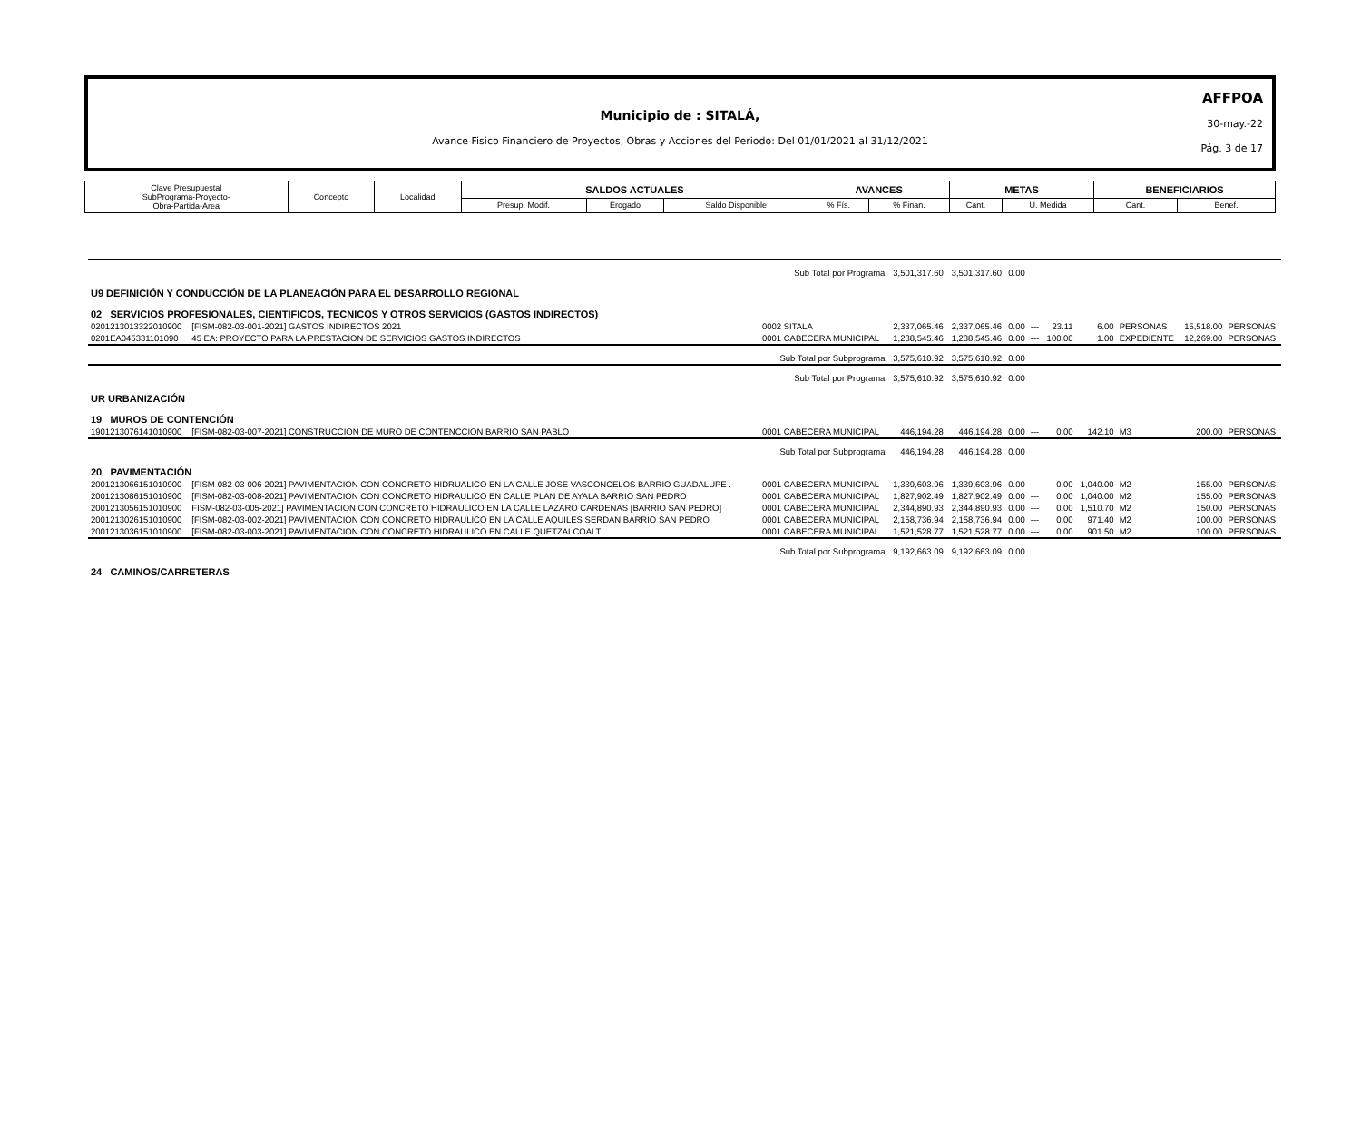Municipio de : SITALÁ,
Avance Fisico Financiero de Proyectos, Obras y Acciones del Periodo: Del 01/01/2021 al 31/12/2021
AFFPOA
30-may.-22
Pág. 3 de 17
| Clave Presupuestal SubPrograma-Proyecto- Obra-Partida-Area | Concepto | Localidad | SALDOS ACTUALES | | | AVANCES | | METAS | | BENEFICIARIOS | |
| | | | Presup. Modif. | Erogado | Saldo Disponible | % Fís. | % Finan. | Cant. | U. Medida | Cant. | Benef. |
| Sub Total por Programa | | | 3,501,317.60 | 3,501,317.60 | 0.00 | | | | | | |
| U9 DEFINICIÓN Y CONDUCCIÓN DE LA PLANEACIÓN PARA EL DESARROLLO REGIONAL | | | | | | | | | | | |
| 02 SERVICIOS PROFESIONALES, CIENTIFICOS, TECNICOS Y OTROS SERVICIOS (GASTOS INDIRECTOS) | | | | | | | | | | | |
| 0201213013322010900 | [FISM-082-03-001-2021] GASTOS INDIRECTOS 2021 | 0002 SITALA | 2,337,065.46 | 2,337,065.46 | 0.00 | --- | 23.11 | 6.00 | PERSONAS | 15,518.00 | PERSONAS |
| 0201EA045331101090 | 45 EA: PROYECTO PARA LA PRESTACION DE SERVICIOS GASTOS INDIRECTOS | 0001 CABECERA MUNICIPAL | 1,238,545.46 | 1,238,545.46 | 0.00 | --- | 100.00 | 1.00 | EXPEDIENTE | 12,269.00 | PERSONAS |
| Sub Total por Subprograma | | | 3,575,610.92 | 3,575,610.92 | 0.00 | | | | | | |
| Sub Total por Programa | | | 3,575,610.92 | 3,575,610.92 | 0.00 | | | | | | |
| UR URBANIZACIÓN | | | | | | | | | | | |
| 19 MUROS DE CONTENCIÓN | | | | | | | | | | | |
| 1901213076141010900 | [FISM-082-03-007-2021] CONSTRUCCION DE MURO DE CONTENCCION BARRIO SAN PABLO | 0001 CABECERA MUNICIPAL | 446,194.28 | 446,194.28 | 0.00 | --- | 0.00 | 142.10 | M3 | 200.00 | PERSONAS |
| Sub Total por Subprograma | | | 446,194.28 | 446,194.28 | 0.00 | | | | | | |
| 20 PAVIMENTACIÓN | | | | | | | | | | | |
| 2001213066151010900 | [FISM-082-03-006-2021] PAVIMENTACION CON CONCRETO HIDRUALICO EN LA CALLE JOSE VASCONCELOS BARRIO GUADALUPE . | 0001 CABECERA MUNICIPAL | 1,339,603.96 | 1,339,603.96 | 0.00 | --- | 0.00 | 1,040.00 | M2 | 155.00 | PERSONAS |
| 2001213086151010900 | [FISM-082-03-008-2021] PAVIMENTACION CON CONCRETO HIDRAULICO EN CALLE PLAN DE AYALA BARRIO SAN PEDRO | 0001 CABECERA MUNICIPAL | 1,827,902.49 | 1,827,902.49 | 0.00 | --- | 0.00 | 1,040.00 | M2 | 155.00 | PERSONAS |
| 2001213056151010900 | FISM-082-03-005-2021] PAVIMENTACION CON CONCRETO HIDRAULICO EN LA CALLE LAZARO CARDENAS [BARRIO SAN PEDRO] | 0001 CABECERA MUNICIPAL | 2,344,890.93 | 2,344,890.93 | 0.00 | --- | 0.00 | 1,510.70 | M2 | 150.00 | PERSONAS |
| 2001213026151010900 | [FISM-082-03-002-2021] PAVIMENTACION CON CONCRETO HIDRAULICO EN LA CALLE AQUILES SERDAN BARRIO SAN PEDRO | 0001 CABECERA MUNICIPAL | 2,158,736.94 | 2,158,736.94 | 0.00 | --- | 0.00 | 971.40 | M2 | 100.00 | PERSONAS |
| 2001213036151010900 | [FISM-082-03-003-2021] PAVIMENTACION CON CONCRETO HIDRAULICO EN CALLE QUETZALCOALT | 0001 CABECERA MUNICIPAL | 1,521,528.77 | 1,521,528.77 | 0.00 | --- | 0.00 | 901.50 | M2 | 100.00 | PERSONAS |
| Sub Total por Subprograma | | | 9,192,663.09 | 9,192,663.09 | 0.00 | | | | | | |
| 24 CAMINOS/CARRETERAS | | | | | | | | | | | |